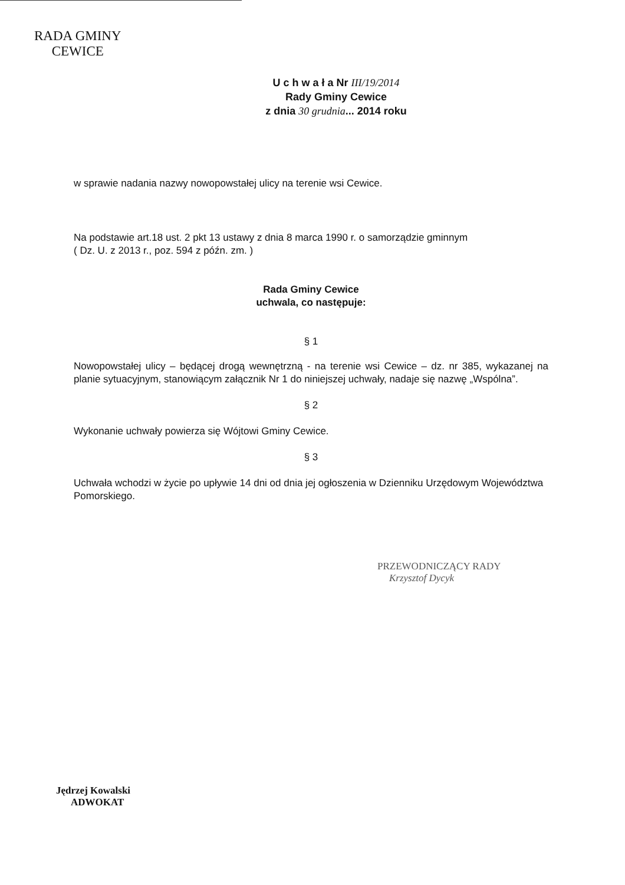RADA GMINY
CEWICE
U c h w a ł a Nr III/19/2014
Rady Gminy Cewice
z dnia 30 grudnia... 2014 roku
w sprawie nadania nazwy nowopowstałej ulicy na terenie wsi Cewice.
Na podstawie art.18 ust. 2 pkt 13 ustawy z dnia 8 marca 1990 r. o samorządzie gminnym
( Dz. U. z 2013 r., poz. 594 z późn. zm. )
Rada Gminy Cewice
uchwala, co następuje:
§ 1
Nowopowstałej ulicy – będącej drogą wewnętrzną - na terenie wsi Cewice – dz. nr 385, wykazanej na planie sytuacyjnym, stanowiącym załącznik Nr 1 do niniejszej uchwały, nadaje się nazwę „Wspólna”.
§ 2
Wykonanie uchwały powierza się Wójtowi Gminy Cewice.
§ 3
Uchwała wchodzi w życie po upływie 14 dni od dnia jej ogłoszenia w Dzienniku Urzędowym Województwa Pomorskiego.
PRZEWODNICZĄCY RADY
Krzysztof Dycyk
Jędrzej Kowalski
ADWOKAT